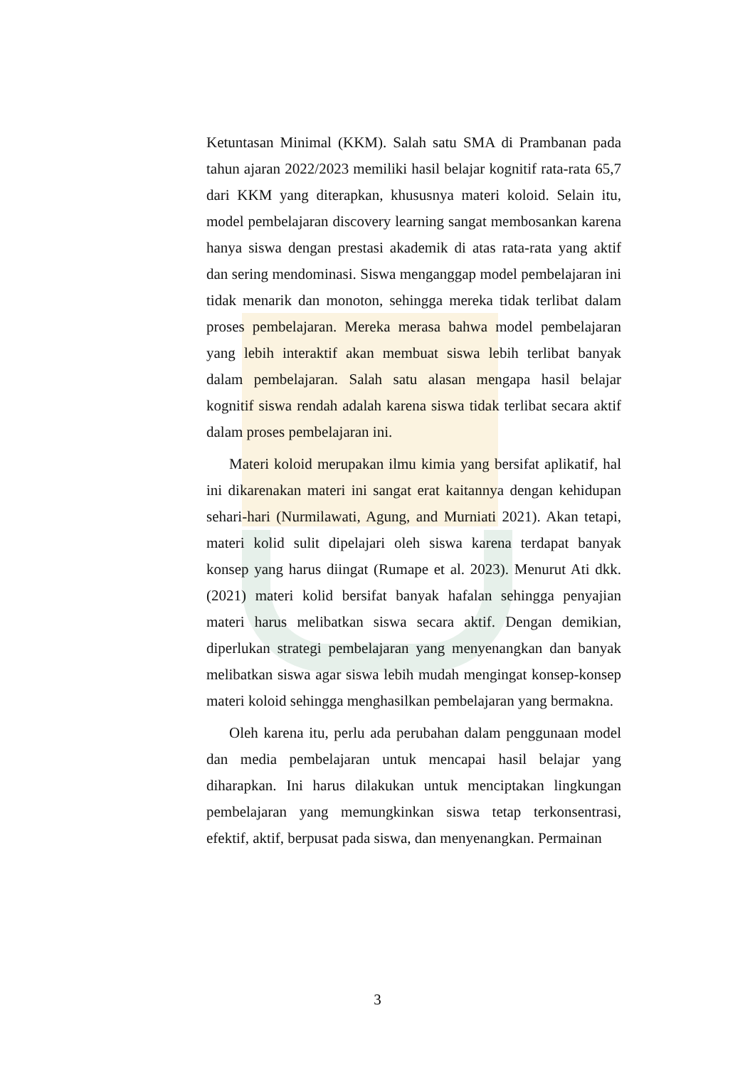Ketuntasan Minimal (KKM). Salah satu SMA di Prambanan pada tahun ajaran 2022/2023 memiliki hasil belajar kognitif rata-rata 65,7 dari KKM yang diterapkan, khususnya materi koloid. Selain itu, model pembelajaran discovery learning sangat membosankan karena hanya siswa dengan prestasi akademik di atas rata-rata yang aktif dan sering mendominasi. Siswa menganggap model pembelajaran ini tidak menarik dan monoton, sehingga mereka tidak terlibat dalam proses pembelajaran. Mereka merasa bahwa model pembelajaran yang lebih interaktif akan membuat siswa lebih terlibat banyak dalam pembelajaran. Salah satu alasan mengapa hasil belajar kognitif siswa rendah adalah karena siswa tidak terlibat secara aktif dalam proses pembelajaran ini.
Materi koloid merupakan ilmu kimia yang bersifat aplikatif, hal ini dikarenakan materi ini sangat erat kaitannya dengan kehidupan sehari-hari (Nurmilawati, Agung, and Murniati 2021). Akan tetapi, materi kolid sulit dipelajari oleh siswa karena terdapat banyak konsep yang harus diingat (Rumape et al. 2023). Menurut Ati dkk. (2021) materi kolid bersifat banyak hafalan sehingga penyajian materi harus melibatkan siswa secara aktif. Dengan demikian, diperlukan strategi pembelajaran yang menyenangkan dan banyak melibatkan siswa agar siswa lebih mudah mengingat konsep-konsep materi koloid sehingga menghasilkan pembelajaran yang bermakna.
Oleh karena itu, perlu ada perubahan dalam penggunaan model dan media pembelajaran untuk mencapai hasil belajar yang diharapkan. Ini harus dilakukan untuk menciptakan lingkungan pembelajaran yang memungkinkan siswa tetap terkonsentrasi, efektif, aktif, berpusat pada siswa, dan menyenangkan. Permainan
3